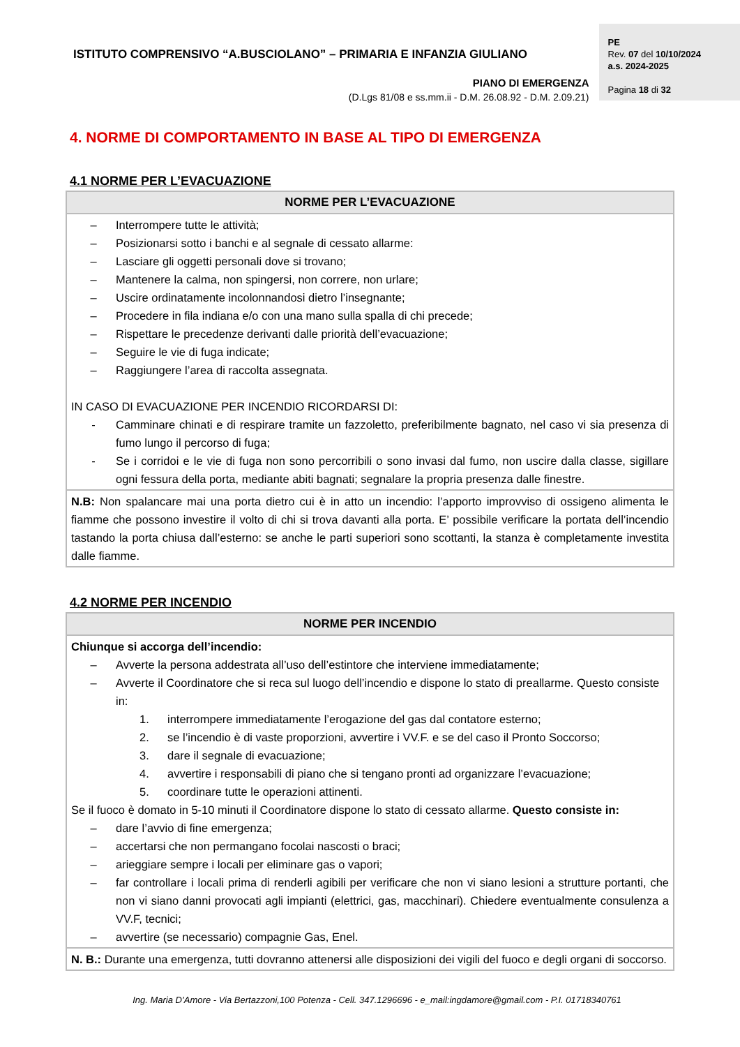ISTITUTO COMPRENSIVO “A.BUSCIOLANO” – PRIMARIA E INFANZIA GIULIANO
PIANO DI EMERGENZA
(D.Lgs 81/08 e ss.mm.ii - D.M. 26.08.92 - D.M. 2.09.21)
PE
Rev. 07 del 10/10/2024
a.s. 2024-2025
Pagina 18 di 32
4. NORME DI COMPORTAMENTO IN BASE AL TIPO DI EMERGENZA
4.1 NORME PER L’EVACUAZIONE
| NORME PER L’EVACUAZIONE |
| --- |
| – Interrompere tutte le attività; – Posizionarsi sotto i banchi e al segnale di cessato allarme: – Lasciare gli oggetti personali dove si trovano; – Mantenere la calma, non spingersi, non correre, non urlare; – Uscire ordinatamente incolonnandosi dietro l’insegnante; – Procedere in fila indiana e/o con una mano sulla spalla di chi precede; – Rispettare le precedenze derivanti dalle priorità dell’evacuazione; – Seguire le vie di fuga indicate; – Raggiungere l’area di raccolta assegnata. IN CASO DI EVACUAZIONE PER INCENDIO RICORDARSI DI: - Camminare chinati e di respirare tramite un fazzoletto, preferibilmente bagnato, nel caso vi sia presenza di fumo lungo il percorso di fuga; - Se i corridoi e le vie di fuga non sono percorribili o sono invasi dal fumo, non uscire dalla classe, sigillare ogni fessura della porta, mediante abiti bagnati; segnalare la propria presenza dalle finestre. |
| N.B: Non spalancare mai una porta dietro cui è in atto un incendio: l’apporto improvviso di ossigeno alimenta le fiamme che possono investire il volto di chi si trova davanti alla porta. E’ possibile verificare la portata dell’incendio tastando la porta chiusa dall’esterno: se anche le parti superiori sono scottanti, la stanza è completamente investita dalle fiamme. |
4.2 NORME PER INCENDIO
| NORME PER INCENDIO |
| --- |
| Chiunque si accorga dell’incendio: – Avverte la persona addestrata all’uso dell’estintore che interviene immediatamente; – Avverte il Coordinatore che si reca sul luogo dell’incendio e dispone lo stato di preallarme. Questo consiste in: 1. interrompere immediatamente l’erogazione del gas dal contatore esterno; 2. se l’incendio è di vaste proporzioni, avvertire i VV.F. e se del caso il Pronto Soccorso; 3. dare il segnale di evacuazione; 4. avvertire i responsabili di piano che si tengano pronti ad organizzare l’evacuazione; 5. coordinare tutte le operazioni attinenti. Se il fuoco è domato in 5-10 minuti il Coordinatore dispone lo stato di cessato allarme. Questo consiste in: – dare l’avvio di fine emergenza; – accertarsi che non permangano focolai nascosti o braci; – arieggiare sempre i locali per eliminare gas o vapori; – far controllare i locali prima di renderli agibili per verificare che non vi siano lesioni a strutture portanti, che non vi siano danni provocati agli impianti (elettrici, gas, macchinari). Chiedere eventualmente consulenza a VV.F, tecnici; – avvertire (se necessario) compagnie Gas, Enel. |
| N. B.: Durante una emergenza, tutti dovranno attenersi alle disposizioni dei vigili del fuoco e degli organi di soccorso. |
Ing. Maria D’Amore - Via Bertazzoni,100 Potenza - Cell. 347.1296696 - e_mail:ingdamore@gmail.com - P.I. 01718340761